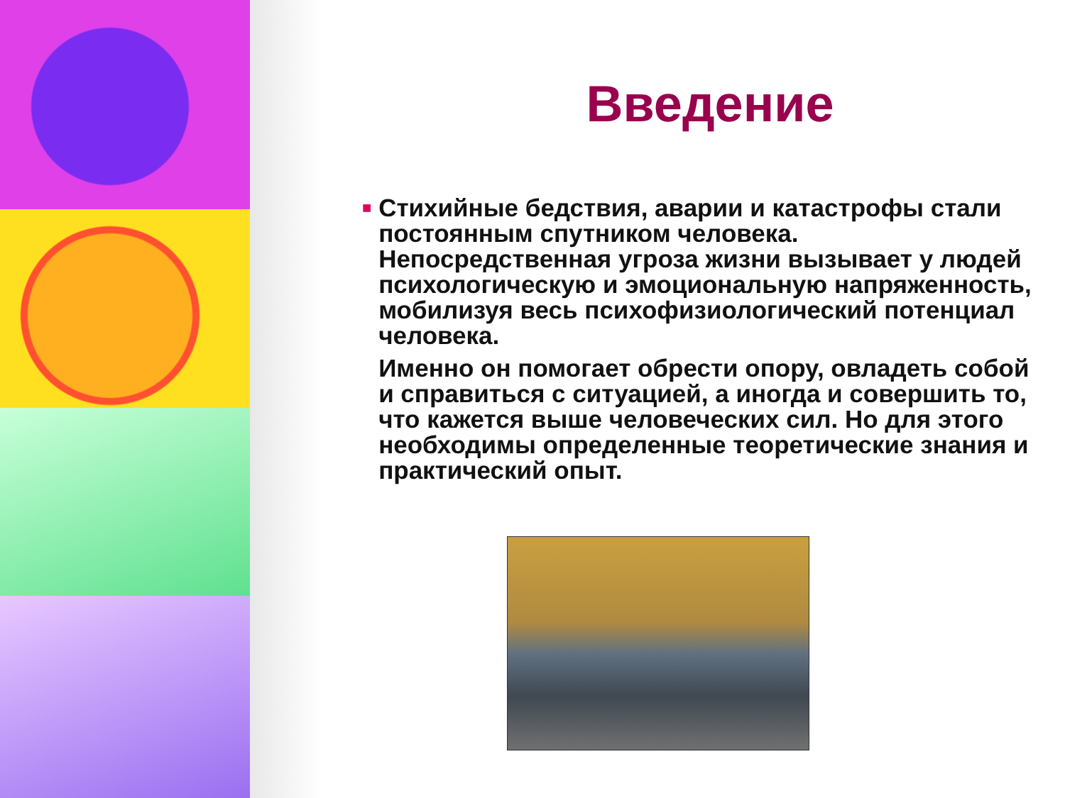Введение
■
Стихийные бедствия, аварии и катастрофы стали постоянным спутником человека. Непосредственная угроза жизни вызывает у людей психологическую и эмоциональную напряженность, мобилизуя весь психофизиологический потенциал человека.
Именно он помогает обрести опору, овладеть собой и справиться с ситуацией, а иногда и совершить то, что кажется выше человеческих сил. Но для этого необходимы определенные теоретические знания и практический опыт.